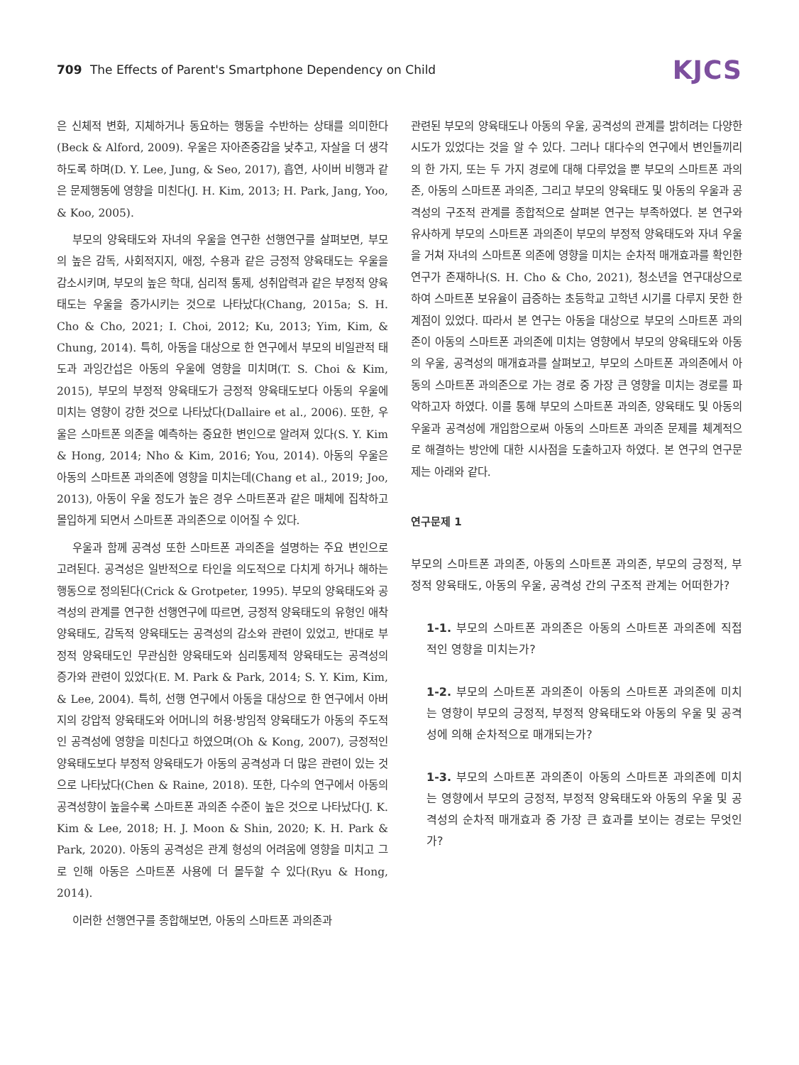709 The Effects of Parent's Smartphone Dependency on Child
KJCS
은 신체적 변화, 지체하거나 동요하는 행동을 수반하는 상태를 의미한다(Beck & Alford, 2009). 우울은 자아존중감을 낮추고, 자살을 더 생각하도록 하며(D. Y. Lee, Jung, & Seo, 2017), 흡연, 사이버 비행과 같은 문제행동에 영향을 미친다(J. H. Kim, 2013; H. Park, Jang, Yoo, & Koo, 2005).
부모의 양육태도와 자녀의 우울을 연구한 선행연구를 살펴보면, 부모의 높은 감독, 사회적지지, 애정, 수용과 같은 긍정적 양육태도는 우울을 감소시키며, 부모의 높은 학대, 심리적 통제, 성취압력과 같은 부정적 양육태도는 우울을 증가시키는 것으로 나타났다(Chang, 2015a; S. H. Cho & Cho, 2021; I. Choi, 2012; Ku, 2013; Yim, Kim, & Chung, 2014). 특히, 아동을 대상으로 한 연구에서 부모의 비일관적 태도과 과잉간섭은 아동의 우울에 영향을 미치며(T. S. Choi & Kim, 2015), 부모의 부정적 양육태도가 긍정적 양육태도보다 아동의 우울에 미치는 영향이 강한 것으로 나타났다(Dallaire et al., 2006). 또한, 우울은 스마트폰 의존을 예측하는 중요한 변인으로 알려져 있다(S. Y. Kim & Hong, 2014; Nho & Kim, 2016; You, 2014). 아동의 우울은 아동의 스마트폰 과의존에 영향을 미치는데(Chang et al., 2019; Joo, 2013), 아동이 우울 정도가 높은 경우 스마트폰과 같은 매체에 집착하고 몰입하게 되면서 스마트폰 과의존으로 이어질 수 있다.
우울과 함께 공격성 또한 스마트폰 과의존을 설명하는 주요 변인으로 고려된다. 공격성은 일반적으로 타인을 의도적으로 다치게 하거나 해하는 행동으로 정의된다(Crick & Grotpeter, 1995). 부모의 양육태도와 공격성의 관계를 연구한 선행연구에 따르면, 긍정적 양육태도의 유형인 애착 양육태도, 감독적 양육태도는 공격성의 감소와 관련이 있었고, 반대로 부정적 양육태도인 무관심한 양육태도와 심리통제적 양육태도는 공격성의 증가와 관련이 있었다(E. M. Park & Park, 2014; S. Y. Kim, Kim, & Lee, 2004). 특히, 선행 연구에서 아동을 대상으로 한 연구에서 아버지의 강압적 양육태도와 어머니의 허용·방임적 양육태도가 아동의 주도적인 공격성에 영향을 미친다고 하였으며(Oh & Kong, 2007), 긍정적인 양육태도보다 부정적 양육태도가 아동의 공격성과 더 많은 관련이 있는 것으로 나타났다(Chen & Raine, 2018). 또한, 다수의 연구에서 아동의 공격성향이 높을수록 스마트폰 과의존 수준이 높은 것으로 나타났다(J. K. Kim & Lee, 2018; H. J. Moon & Shin, 2020; K. H. Park & Park, 2020). 아동의 공격성은 관계 형성의 어려움에 영향을 미치고 그로 인해 아동은 스마트폰 사용에 더 몰두할 수 있다(Ryu & Hong, 2014).
이러한 선행연구를 종합해보면, 아동의 스마트폰 과의존과
관련된 부모의 양육태도나 아동의 우울, 공격성의 관계를 밝히려는 다양한 시도가 있었다는 것을 알 수 있다. 그러나 대다수의 연구에서 변인들끼리의 한 가지, 또는 두 가지 경로에 대해 다루었을 뿐 부모의 스마트폰 과의존, 아동의 스마트폰 과의존, 그리고 부모의 양육태도 및 아동의 우울과 공격성의 구조적 관계를 종합적으로 살펴본 연구는 부족하였다. 본 연구와 유사하게 부모의 스마트폰 과의존이 부모의 부정적 양육태도와 자녀 우울을 거쳐 자녀의 스마트폰 의존에 영향을 미치는 순차적 매개효과를 확인한 연구가 존재하나(S. H. Cho & Cho, 2021), 청소년을 연구대상으로 하여 스마트폰 보유율이 급증하는 초등학교 고학년 시기를 다루지 못한 한계점이 있었다. 따라서 본 연구는 아동을 대상으로 부모의 스마트폰 과의존이 아동의 스마트폰 과의존에 미치는 영향에서 부모의 양육태도와 아동의 우울, 공격성의 매개효과를 살펴보고, 부모의 스마트폰 과의존에서 아동의 스마트폰 과의존으로 가는 경로 중 가장 큰 영향을 미치는 경로를 파악하고자 하였다. 이를 통해 부모의 스마트폰 과의존, 양육태도 및 아동의 우울과 공격성에 개입함으로써 아동의 스마트폰 과의존 문제를 체계적으로 해결하는 방안에 대한 시사점을 도출하고자 하였다. 본 연구의 연구문제는 아래와 같다.
연구문제 1
부모의 스마트폰 과의존, 아동의 스마트폰 과의존, 부모의 긍정적, 부정적 양육태도, 아동의 우울, 공격성 간의 구조적 관계는 어떠한가?
1-1. 부모의 스마트폰 과의존은 아동의 스마트폰 과의존에 직접적인 영향을 미치는가?
1-2. 부모의 스마트폰 과의존이 아동의 스마트폰 과의존에 미치는 영향이 부모의 긍정적, 부정적 양육태도와 아동의 우울 및 공격성에 의해 순차적으로 매개되는가?
1-3. 부모의 스마트폰 과의존이 아동의 스마트폰 과의존에 미치는 영향에서 부모의 긍정적, 부정적 양육태도와 아동의 우울 및 공격성의 순차적 매개효과 중 가장 큰 효과를 보이는 경로는 무엇인가?